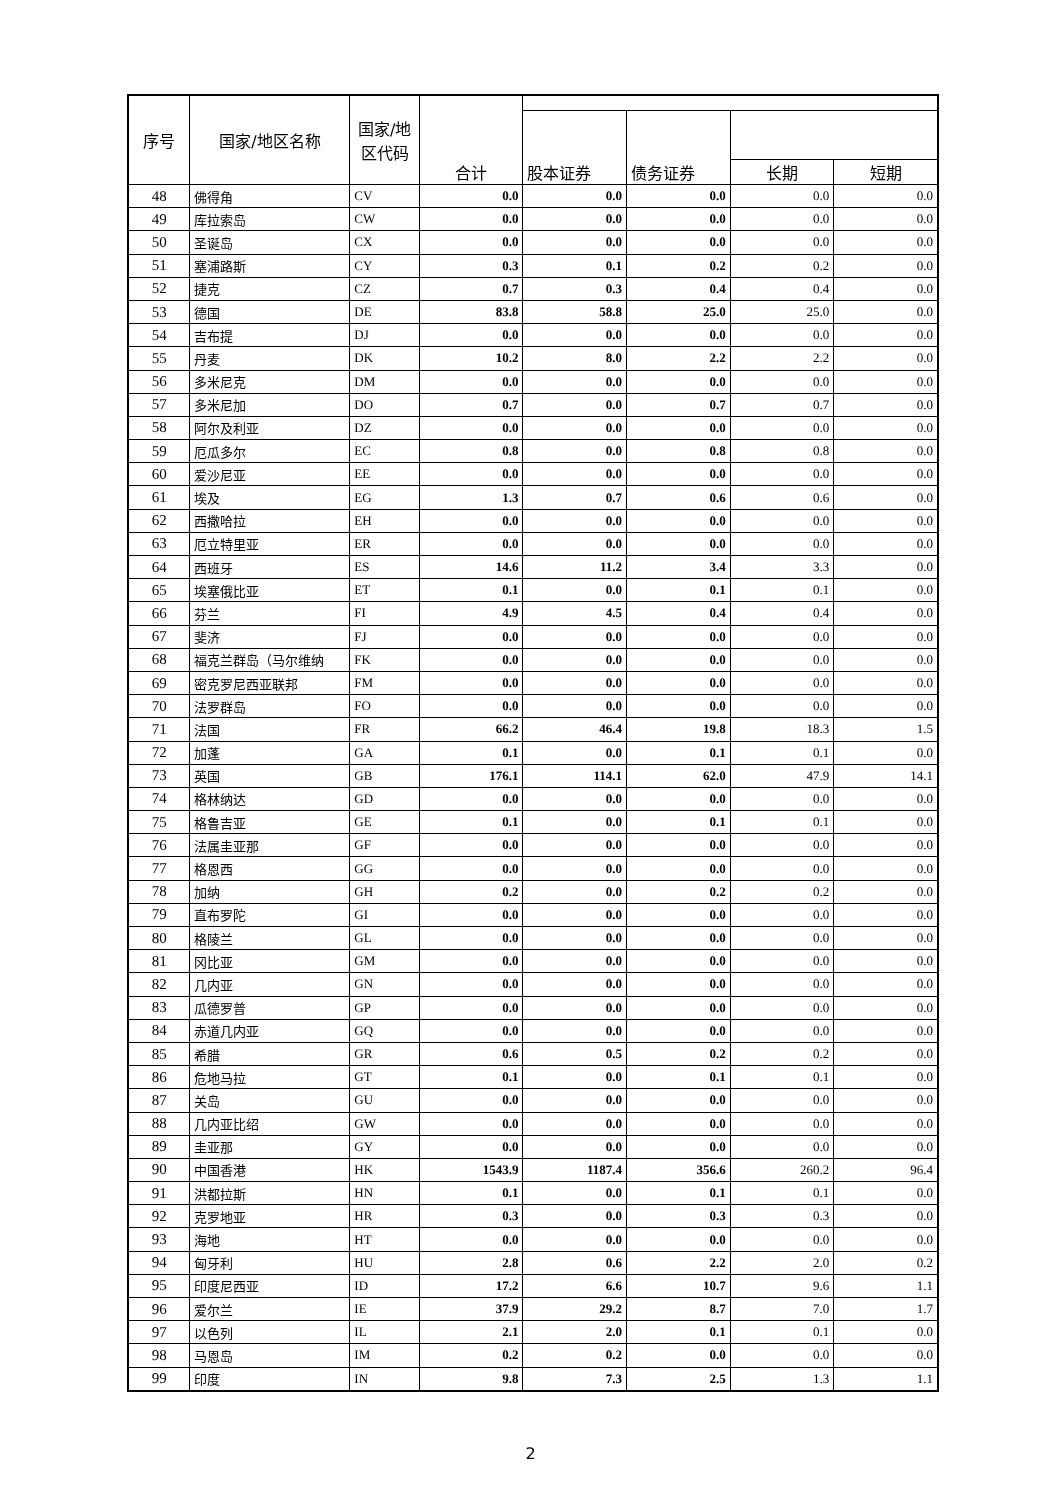| 序号 | 国家/地区名称 | 国家/地 区代码 | 合计 | | | | |
| --- | --- | --- | --- | --- | --- | --- | --- |
| | | | | 股本证券 | 债务证券 | | |
| | | | | | | 长期 | 短期 |
| 48 | 佛得角 | CV | 0.0 | 0.0 | 0.0 | 0.0 | 0.0 |
| 49 | 库拉索岛 | CW | 0.0 | 0.0 | 0.0 | 0.0 | 0.0 |
| 50 | 圣诞岛 | CX | 0.0 | 0.0 | 0.0 | 0.0 | 0.0 |
| 51 | 塞浦路斯 | CY | 0.3 | 0.1 | 0.2 | 0.2 | 0.0 |
| 52 | 捷克 | CZ | 0.7 | 0.3 | 0.4 | 0.4 | 0.0 |
| 53 | 德国 | DE | 83.8 | 58.8 | 25.0 | 25.0 | 0.0 |
| 54 | 吉布提 | DJ | 0.0 | 0.0 | 0.0 | 0.0 | 0.0 |
| 55 | 丹麦 | DK | 10.2 | 8.0 | 2.2 | 2.2 | 0.0 |
| 56 | 多米尼克 | DM | 0.0 | 0.0 | 0.0 | 0.0 | 0.0 |
| 57 | 多米尼加 | DO | 0.7 | 0.0 | 0.7 | 0.7 | 0.0 |
| 58 | 阿尔及利亚 | DZ | 0.0 | 0.0 | 0.0 | 0.0 | 0.0 |
| 59 | 厄瓜多尔 | EC | 0.8 | 0.0 | 0.8 | 0.8 | 0.0 |
| 60 | 爱沙尼亚 | EE | 0.0 | 0.0 | 0.0 | 0.0 | 0.0 |
| 61 | 埃及 | EG | 1.3 | 0.7 | 0.6 | 0.6 | 0.0 |
| 62 | 西撒哈拉 | EH | 0.0 | 0.0 | 0.0 | 0.0 | 0.0 |
| 63 | 厄立特里亚 | ER | 0.0 | 0.0 | 0.0 | 0.0 | 0.0 |
| 64 | 西班牙 | ES | 14.6 | 11.2 | 3.4 | 3.3 | 0.0 |
| 65 | 埃塞俄比亚 | ET | 0.1 | 0.0 | 0.1 | 0.1 | 0.0 |
| 66 | 芬兰 | FI | 4.9 | 4.5 | 0.4 | 0.4 | 0.0 |
| 67 | 斐济 | FJ | 0.0 | 0.0 | 0.0 | 0.0 | 0.0 |
| 68 | 福克兰群岛（马尔维纳 | FK | 0.0 | 0.0 | 0.0 | 0.0 | 0.0 |
| 69 | 密克罗尼西亚联邦 | FM | 0.0 | 0.0 | 0.0 | 0.0 | 0.0 |
| 70 | 法罗群岛 | FO | 0.0 | 0.0 | 0.0 | 0.0 | 0.0 |
| 71 | 法国 | FR | 66.2 | 46.4 | 19.8 | 18.3 | 1.5 |
| 72 | 加蓬 | GA | 0.1 | 0.0 | 0.1 | 0.1 | 0.0 |
| 73 | 英国 | GB | 176.1 | 114.1 | 62.0 | 47.9 | 14.1 |
| 74 | 格林纳达 | GD | 0.0 | 0.0 | 0.0 | 0.0 | 0.0 |
| 75 | 格鲁吉亚 | GE | 0.1 | 0.0 | 0.1 | 0.1 | 0.0 |
| 76 | 法属圭亚那 | GF | 0.0 | 0.0 | 0.0 | 0.0 | 0.0 |
| 77 | 格恩西 | GG | 0.0 | 0.0 | 0.0 | 0.0 | 0.0 |
| 78 | 加纳 | GH | 0.2 | 0.0 | 0.2 | 0.2 | 0.0 |
| 79 | 直布罗陀 | GI | 0.0 | 0.0 | 0.0 | 0.0 | 0.0 |
| 80 | 格陵兰 | GL | 0.0 | 0.0 | 0.0 | 0.0 | 0.0 |
| 81 | 冈比亚 | GM | 0.0 | 0.0 | 0.0 | 0.0 | 0.0 |
| 82 | 几内亚 | GN | 0.0 | 0.0 | 0.0 | 0.0 | 0.0 |
| 83 | 瓜德罗普 | GP | 0.0 | 0.0 | 0.0 | 0.0 | 0.0 |
| 84 | 赤道几内亚 | GQ | 0.0 | 0.0 | 0.0 | 0.0 | 0.0 |
| 85 | 希腊 | GR | 0.6 | 0.5 | 0.2 | 0.2 | 0.0 |
| 86 | 危地马拉 | GT | 0.1 | 0.0 | 0.1 | 0.1 | 0.0 |
| 87 | 关岛 | GU | 0.0 | 0.0 | 0.0 | 0.0 | 0.0 |
| 88 | 几内亚比绍 | GW | 0.0 | 0.0 | 0.0 | 0.0 | 0.0 |
| 89 | 圭亚那 | GY | 0.0 | 0.0 | 0.0 | 0.0 | 0.0 |
| 90 | 中国香港 | HK | 1543.9 | 1187.4 | 356.6 | 260.2 | 96.4 |
| 91 | 洪都拉斯 | HN | 0.1 | 0.0 | 0.1 | 0.1 | 0.0 |
| 92 | 克罗地亚 | HR | 0.3 | 0.0 | 0.3 | 0.3 | 0.0 |
| 93 | 海地 | HT | 0.0 | 0.0 | 0.0 | 0.0 | 0.0 |
| 94 | 匈牙利 | HU | 2.8 | 0.6 | 2.2 | 2.0 | 0.2 |
| 95 | 印度尼西亚 | ID | 17.2 | 6.6 | 10.7 | 9.6 | 1.1 |
| 96 | 爱尔兰 | IE | 37.9 | 29.2 | 8.7 | 7.0 | 1.7 |
| 97 | 以色列 | IL | 2.1 | 2.0 | 0.1 | 0.1 | 0.0 |
| 98 | 马恩岛 | IM | 0.2 | 0.2 | 0.0 | 0.0 | 0.0 |
| 99 | 印度 | IN | 9.8 | 7.3 | 2.5 | 1.3 | 1.1 |
2